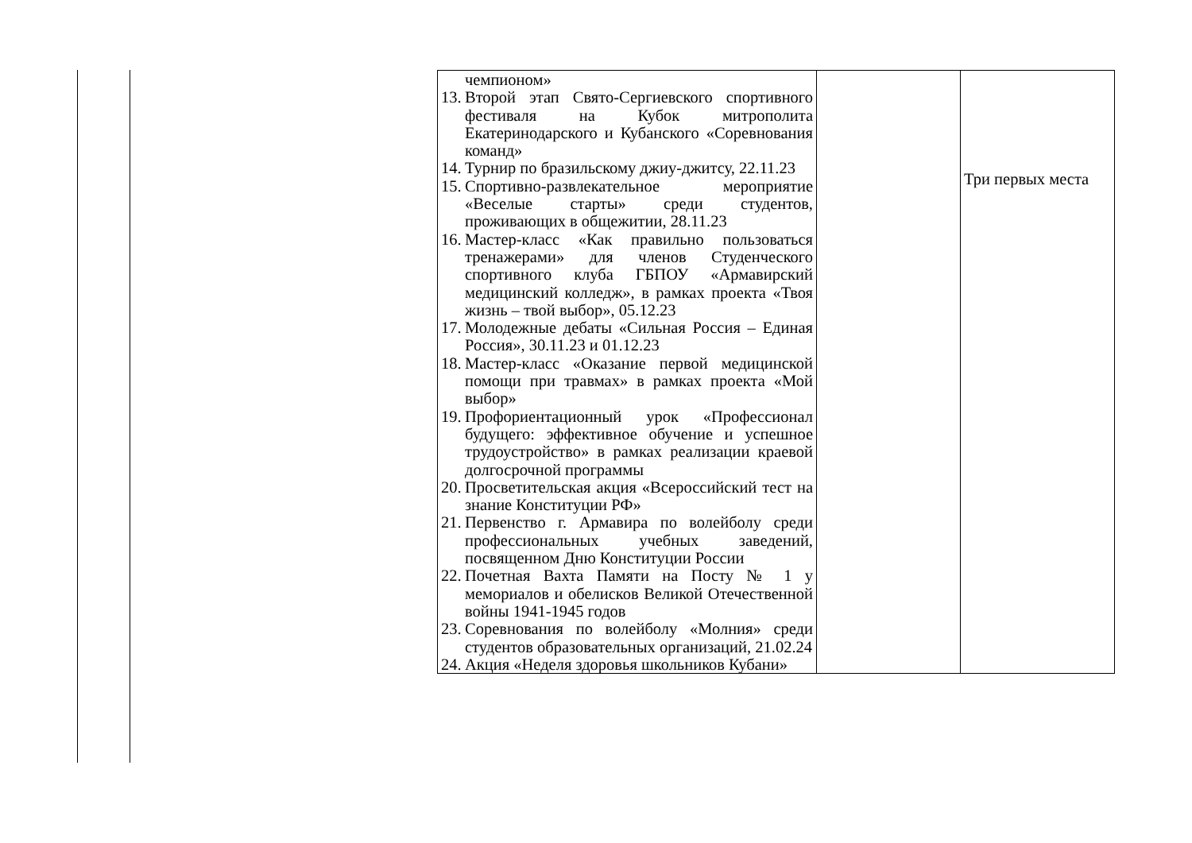| чемпионом» 13. Второй этап Свято-Сергиевского спортивного фестиваля на Кубок митрополита Екатеринодарского и Кубанского «Соревнования команд» 14. Турнир по бразильскому джиу-джитсу, 22.11.23 15. Спортивно-развлекательное мероприятие «Веселые старты» среди студентов, проживающих в общежитии, 28.11.23 16. Мастер-класс «Как правильно пользоваться тренажерами» для членов Студенческого спортивного клуба ГБПОУ «Армавирский медицинский колледж», в рамках проекта «Твоя жизнь – твой выбор», 05.12.23 17. Молодежные дебаты «Сильная Россия – Единая Россия», 30.11.23 и 01.12.23 18. Мастер-класс «Оказание первой медицинской помощи при травмах» в рамках проекта «Мой выбор» 19. Профориентационный урок «Профессионал будущего: эффективное обучение и успешное трудоустройство» в рамках реализации краевой долгосрочной программы 20. Просветительская акция «Всероссийский тест на знание Конституции РФ» 21. Первенство г. Армавира по волейболу среди профессиональных учебных заведений, посвященном Дню Конституции России 22. Почетная Вахта Памяти на Посту № 1 у мемориалов и обелисков Великой Отечественной войны 1941-1945 годов 23. Соревнования по волейболу «Молния» среди студентов образовательных организаций, 21.02.24 24. Акция «Неделя здоровья школьников Кубани» | | Три первых места |